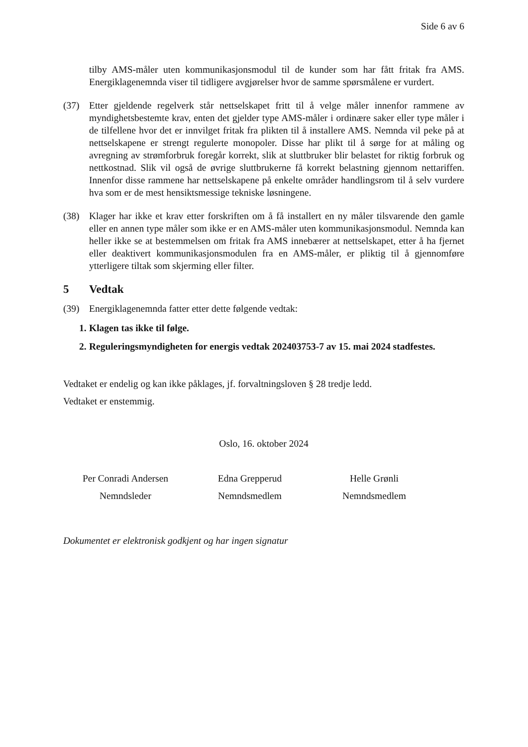Side 6 av 6
tilby AMS-måler uten kommunikasjonsmodul til de kunder som har fått fritak fra AMS. Energiklagenemnda viser til tidligere avgjørelser hvor de samme spørsmålene er vurdert.
(37) Etter gjeldende regelverk står nettselskapet fritt til å velge måler innenfor rammene av myndighetsbestemte krav, enten det gjelder type AMS-måler i ordinære saker eller type måler i de tilfellene hvor det er innvilget fritak fra plikten til å installere AMS. Nemnda vil peke på at nettselskapene er strengt regulerte monopoler. Disse har plikt til å sørge for at måling og avregning av strømforbruk foregår korrekt, slik at sluttbruker blir belastet for riktig forbruk og nettkostnad. Slik vil også de øvrige sluttbrukerne få korrekt belastning gjennom nettariffen. Innenfor disse rammene har nettselskapene på enkelte områder handlingsrom til å selv vurdere hva som er de mest hensiktsmessige tekniske løsningene.
(38) Klager har ikke et krav etter forskriften om å få installert en ny måler tilsvarende den gamle eller en annen type måler som ikke er en AMS-måler uten kommunikasjonsmodul. Nemnda kan heller ikke se at bestemmelsen om fritak fra AMS innebærer at nettselskapet, etter å ha fjernet eller deaktivert kommunikasjonsmodulen fra en AMS-måler, er pliktig til å gjennomføre ytterligere tiltak som skjerming eller filter.
5 Vedtak
(39) Energiklagenemnda fatter etter dette følgende vedtak:
1.
Klagen tas ikke til følge.
2.
Reguleringsmyndigheten for energis vedtak 202403753-7 av 15. mai 2024 stadfestes.
Vedtaket er endelig og kan ikke påklages, jf. forvaltningsloven § 28 tredje ledd.
Vedtaket er enstemmig.
Oslo, 16. oktober 2024
Per Conradi Andersen
Nemndsleder
Edna Grepperud
Nemndsmedlem
Helle Grønli
Nemndsmedlem
Dokumentet er elektronisk godkjent og har ingen signatur